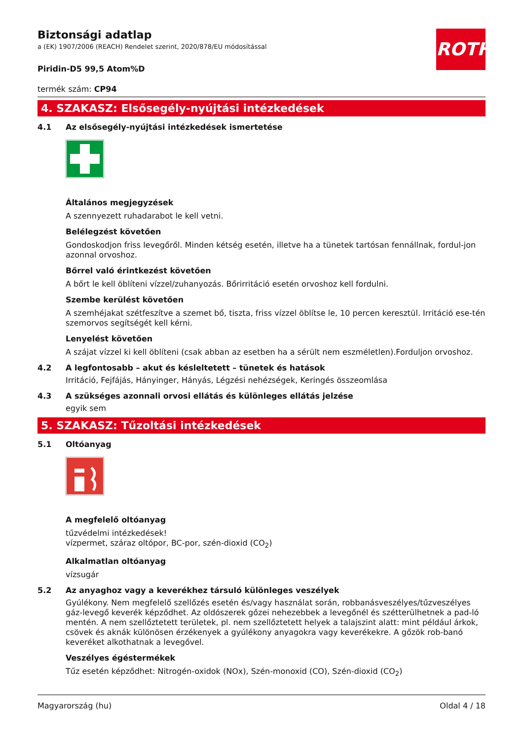ROTH
Biztonsági adatlap
a (EK) 1907/2006 (REACH) Rendelet szerint, 2020/878/EU módosítással
Piridin-D5 99,5 Atom%D
termék szám: CP94
4. SZAKASZ: Elsősegély-nyújtási intézkedések
4.1 Az elsősegély-nyújtási intézkedések ismertetése
Általános megjegyzések
A szennyezett ruhadarabot le kell vetni.
Belélegzést követően
Gondoskodjon friss levegőről. Minden kétség esetén, illetve ha a tünetek tartósan fennállnak, fordul-jon azonnal orvoshoz.
Bőrrel való érintkezést követően
A bőrt le kell öblíteni vízzel/zuhanyozás. Bőrirritáció esetén orvoshoz kell fordulni.
Szembe kerülést követően
A szemhéjakat szétfeszítve a szemet bő, tiszta, friss vízzel öblítse le, 10 percen keresztül. Irritáció ese-tén szemorvos segítségét kell kérni.
Lenyelést követően
A szájat vízzel ki kell öblíteni (csak abban az esetben ha a sérült nem eszméletlen).Forduljon orvoshoz.
4.2 A legfontosabb – akut és késleltetett – tünetek és hatások
Irritáció, Fejfájás, Hányinger, Hányás, Légzési nehézségek, Keringés összeomlása
4.3 A szükséges azonnali orvosi ellátás és különleges ellátás jelzése
egyik sem
5. SZAKASZ: Tűzoltási intézkedések
5.1 Oltóanyag
A megfelelő oltóanyag
tűzvédelmi intézkedések!
vízpermet, száraz oltópor, BC-por, szén-dioxid (CO<sub>2</sub>)
Alkalmatlan oltóanyag
vízsugár
5.2 Az anyaghoz vagy a keverékhez társuló különleges veszélyek
Gyúlékony. Nem megfelelő szellőzés esetén és/vagy használat során, robbanásveszélyes/tűzveszélyes gáz-levegő keverék képződhet. Az oldószerek gőzei nehezebbek a levegőnél és szétterülhetnek a pad-ló mentén. A nem szellőztetett területek, pl. nem szellőztetett helyek a talajszint alatt: mint például árkok, csövek és aknák különösen érzékenyek a gyúlékony anyagokra vagy keverékekre. A gőzök rob-banó keveréket alkothatnak a levegővel.
Veszélyes égéstermékek
Tűz esetén képződhet: Nitrogén-oxidok (NOx), Szén-monoxid (CO), Szén-dioxid (CO<sub>2</sub>)
Magyarország (hu) Oldal 4 / 18